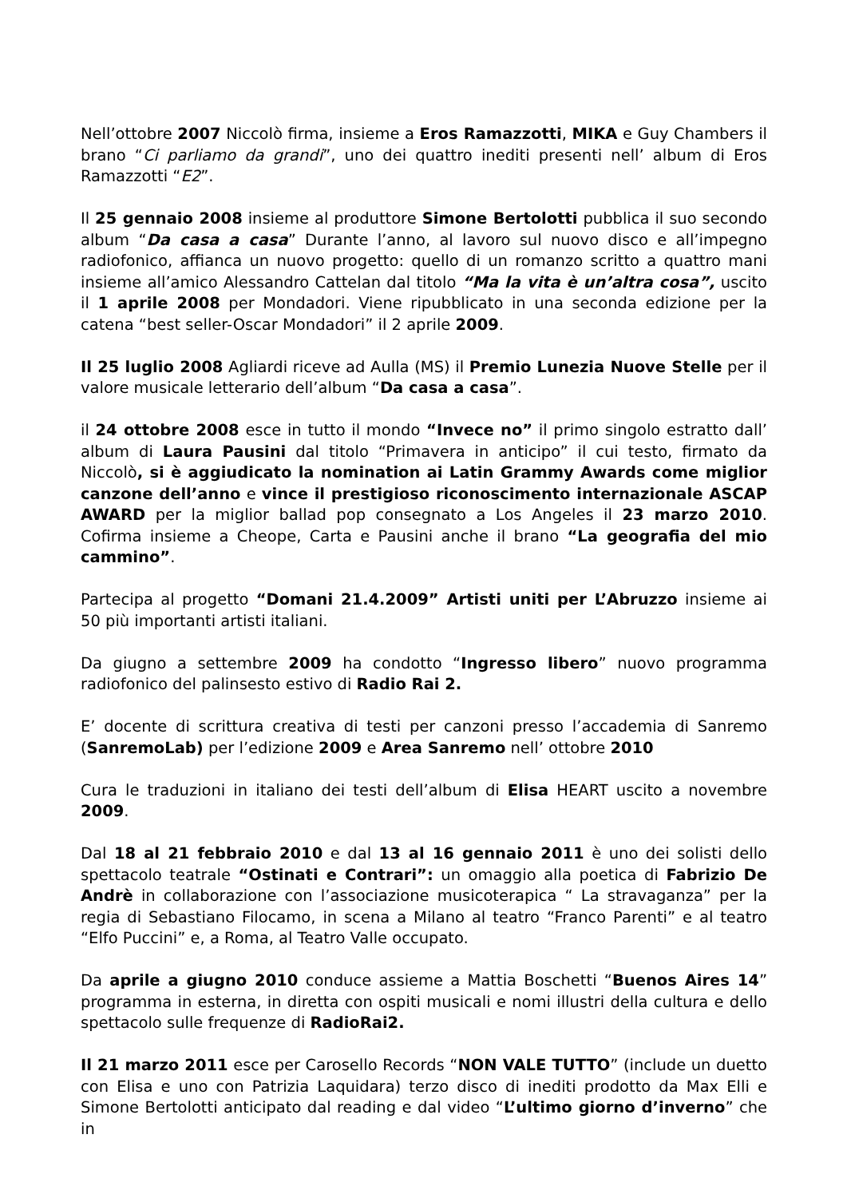Nell’ottobre 2007 Niccolò firma, insieme a Eros Ramazzotti, MIKA e Guy Chambers il brano “Ci parliamo da grandi”, uno dei quattro inediti presenti nell’ album di Eros Ramazzotti “E2”.
Il 25 gennaio 2008 insieme al produttore Simone Bertolotti pubblica il suo secondo album “Da casa a casa” Durante l’anno, al lavoro sul nuovo disco e all’impegno radiofonico, affianca un nuovo progetto: quello di un romanzo scritto a quattro mani insieme all’amico Alessandro Cattelan dal titolo “Ma la vita è un’altra cosa”, uscito il 1 aprile 2008 per Mondadori. Viene ripubblicato in una seconda edizione per la catena “best seller-Oscar Mondadori” il 2 aprile 2009.
Il 25 luglio 2008 Agliardi riceve ad Aulla (MS) il Premio Lunezia Nuove Stelle per il valore musicale letterario dell’album “Da casa a casa”.
il 24 ottobre 2008 esce in tutto il mondo “Invece no” il primo singolo estratto dall’ album di Laura Pausini dal titolo “Primavera in anticipo” il cui testo, firmato da Niccolò, si è aggiudicato la nomination ai Latin Grammy Awards come miglior canzone dell’anno e vince il prestigioso riconoscimento internazionale ASCAP AWARD per la miglior ballad pop consegnato a Los Angeles il 23 marzo 2010. Cofirma insieme a Cheope, Carta e Pausini anche il brano “La geografia del mio cammino”.
Partecipa al progetto “Domani 21.4.2009” Artisti uniti per L’Abruzzo insieme ai 50 più importanti artisti italiani.
Da giugno a settembre 2009 ha condotto “Ingresso libero” nuovo programma radiofonico del palinsesto estivo di Radio Rai 2.
E’ docente di scrittura creativa di testi per canzoni presso l’accademia di Sanremo (SanremoLab) per l’edizione 2009 e Area Sanremo nell’ ottobre 2010
Cura le traduzioni in italiano dei testi dell’album di Elisa HEART uscito a novembre 2009.
Dal 18 al 21 febbraio 2010 e dal 13 al 16 gennaio 2011 è uno dei solisti dello spettacolo teatrale “Ostinati e Contrari”: un omaggio alla poetica di Fabrizio De Andrè in collaborazione con l’associazione musicoterapica “ La stravaganza” per la regia di Sebastiano Filocamo, in scena a Milano al teatro “Franco Parenti” e al teatro “Elfo Puccini” e, a Roma, al Teatro Valle occupato.
Da aprile a giugno 2010 conduce assieme a Mattia Boschetti “Buenos Aires 14” programma in esterna, in diretta con ospiti musicali e nomi illustri della cultura e dello spettacolo sulle frequenze di RadioRai2.
Il 21 marzo 2011 esce per Carosello Records “NON VALE TUTTO” (include un duetto con Elisa e uno con Patrizia Laquidara) terzo disco di inediti prodotto da Max Elli e Simone Bertolotti anticipato dal reading e dal video “L’ultimo giorno d’inverno” che in